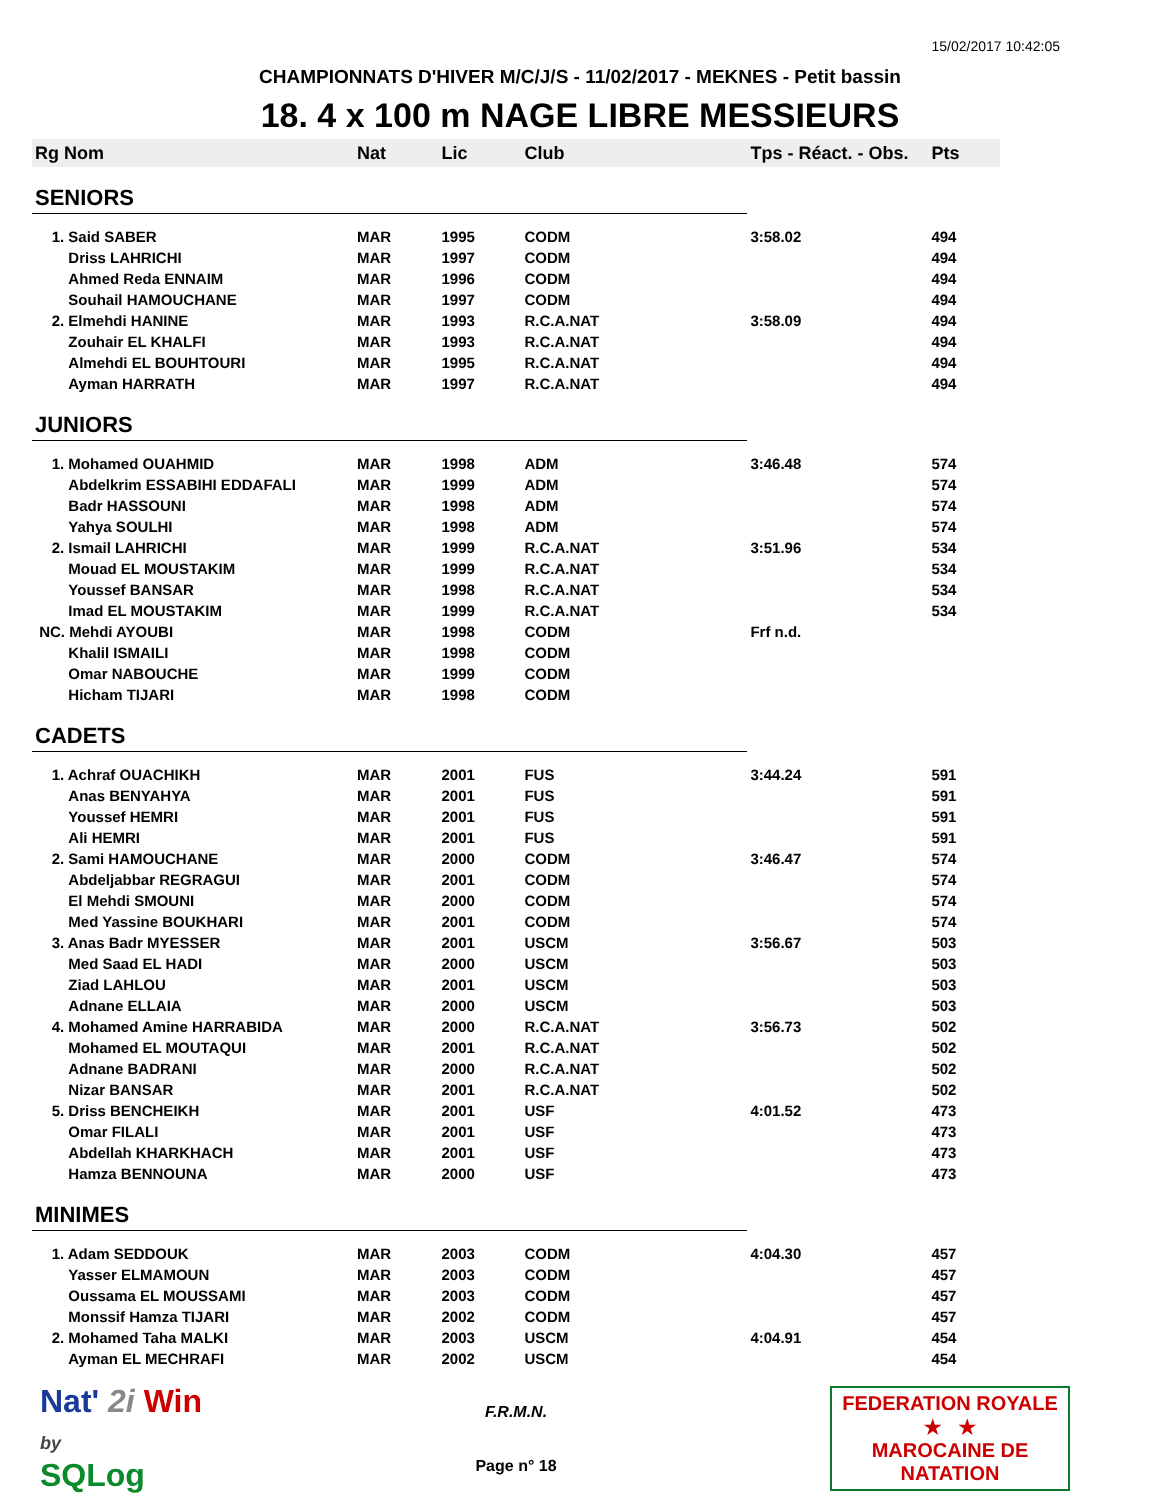15/02/2017 10:42:05
CHAMPIONNATS D'HIVER M/C/J/S - 11/02/2017 - MEKNES - Petit bassin
18. 4 x 100 m NAGE LIBRE MESSIEURS
| Rg Nom | | Nat | Lic | Club | Tps - Réact. - Obs. | Pts |
| --- | --- | --- | --- | --- | --- | --- |
| SENIORS | | | | | | |
| 1. Said SABER | | MAR | 1995 | CODM | 3:58.02 | 494 |
| Driss LAHRICHI | | MAR | 1997 | CODM | | 494 |
| Ahmed Reda ENNAIM | | MAR | 1996 | CODM | | 494 |
| Souhail HAMOUCHANE | | MAR | 1997 | CODM | | 494 |
| 2. Elmehdi HANINE | | MAR | 1993 | R.C.A.NAT | 3:58.09 | 494 |
| Zouhair EL KHALFI | | MAR | 1993 | R.C.A.NAT | | 494 |
| Almehdi EL BOUHTOURI | | MAR | 1995 | R.C.A.NAT | | 494 |
| Ayman HARRATH | | MAR | 1997 | R.C.A.NAT | | 494 |
| JUNIORS | | | | | | |
| 1. Mohamed OUAHMID | | MAR | 1998 | ADM | 3:46.48 | 574 |
| Abdelkrim ESSABIHI EDDAFALI | | MAR | 1999 | ADM | | 574 |
| Badr HASSOUNI | | MAR | 1998 | ADM | | 574 |
| Yahya SOULHI | | MAR | 1998 | ADM | | 574 |
| 2. Ismail LAHRICHI | | MAR | 1999 | R.C.A.NAT | 3:51.96 | 534 |
| Mouad EL MOUSTAKIM | | MAR | 1999 | R.C.A.NAT | | 534 |
| Youssef BANSAR | | MAR | 1998 | R.C.A.NAT | | 534 |
| Imad EL MOUSTAKIM | | MAR | 1999 | R.C.A.NAT | | 534 |
| NC. Mehdi AYOUBI | | MAR | 1998 | CODM | Frf n.d. | |
| Khalil ISMAILI | | MAR | 1998 | CODM | | |
| Omar NABOUCHE | | MAR | 1999 | CODM | | |
| Hicham TIJARI | | MAR | 1998 | CODM | | |
| CADETS | | | | | | |
| 1. Achraf OUACHIKH | | MAR | 2001 | FUS | 3:44.24 | 591 |
| Anas BENYAHYA | | MAR | 2001 | FUS | | 591 |
| Youssef HEMRI | | MAR | 2001 | FUS | | 591 |
| Ali HEMRI | | MAR | 2001 | FUS | | 591 |
| 2. Sami HAMOUCHANE | | MAR | 2000 | CODM | 3:46.47 | 574 |
| Abdeljabbar REGRAGUI | | MAR | 2001 | CODM | | 574 |
| El Mehdi SMOUNI | | MAR | 2000 | CODM | | 574 |
| Med Yassine BOUKHARI | | MAR | 2001 | CODM | | 574 |
| 3. Anas Badr MYESSER | | MAR | 2001 | USCM | 3:56.67 | 503 |
| Med Saad EL HADI | | MAR | 2000 | USCM | | 503 |
| Ziad LAHLOU | | MAR | 2001 | USCM | | 503 |
| Adnane ELLAIA | | MAR | 2000 | USCM | | 503 |
| 4. Mohamed Amine HARRABIDA | | MAR | 2000 | R.C.A.NAT | 3:56.73 | 502 |
| Mohamed EL MOUTAQUI | | MAR | 2001 | R.C.A.NAT | | 502 |
| Adnane BADRANI | | MAR | 2000 | R.C.A.NAT | | 502 |
| Nizar BANSAR | | MAR | 2001 | R.C.A.NAT | | 502 |
| 5. Driss BENCHEIKH | | MAR | 2001 | USF | 4:01.52 | 473 |
| Omar FILALI | | MAR | 2001 | USF | | 473 |
| Abdellah KHARKHACH | | MAR | 2001 | USF | | 473 |
| Hamza BENNOUNA | | MAR | 2000 | USF | | 473 |
| MINIMES | | | | | | |
| 1. Adam SEDDOUK | | MAR | 2003 | CODM | 4:04.30 | 457 |
| Yasser ELMAMOUN | | MAR | 2003 | CODM | | 457 |
| Oussama EL MOUSSAMI | | MAR | 2003 | CODM | | 457 |
| Monssif Hamza TIJARI | | MAR | 2002 | CODM | | 457 |
| 2. Mohamed Taha MALKI | | MAR | 2003 | USCM | 4:04.91 | 454 |
| Ayman EL MECHRAFI | | MAR | 2002 | USCM | | 454 |
Nat' 2i Win
by
SQLog
F.R.M.N.
Page n° 18
FEDERATION ROYALE
★ ★
MAROCAINE DE NATATION